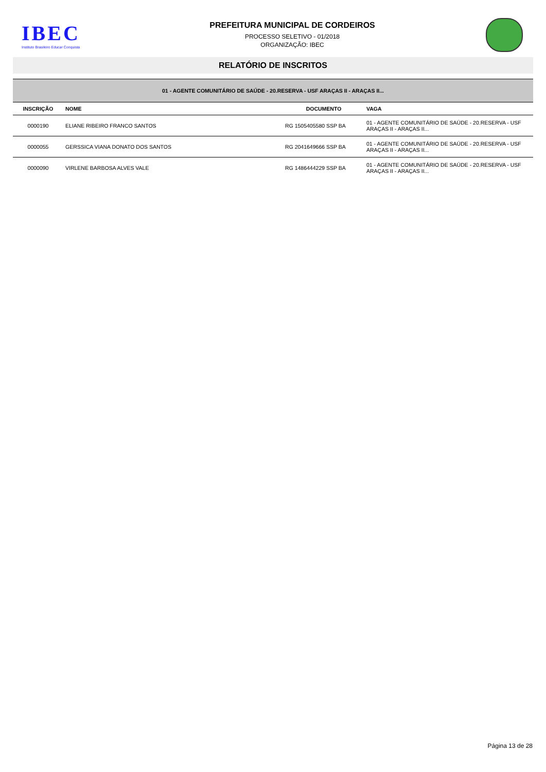IBEC
Instituto Brasileiro Educar Conquista
PREFEITURA MUNICIPAL DE CORDEIROS
PROCESSO SELETIVO - 01/2018
ORGANIZAÇÃO: IBEC
RELATÓRIO DE INSCRITOS
| 01 - AGENTE COMUNITÁRIO DE SAÚDE - 20.RESERVA - USF ARAÇAS II - ARAÇAS II... | | | |
| INSCRIÇÃO | NOME | DOCUMENTO | VAGA |
| 0000190 | ELIANE RIBEIRO FRANCO SANTOS | RG 1505405580 SSP BA | 01 - AGENTE COMUNITÁRIO DE SAÚDE - 20.RESERVA - USF ARAÇAS II - ARAÇAS II... |
| 0000055 | GERSSICA VIANA DONATO DOS SANTOS | RG 2041649666 SSP BA | 01 - AGENTE COMUNITÁRIO DE SAÚDE - 20.RESERVA - USF ARAÇAS II - ARAÇAS II... |
| 0000090 | VIRLENE BARBOSA ALVES VALE | RG 1486444229 SSP BA | 01 - AGENTE COMUNITÁRIO DE SAÚDE - 20.RESERVA - USF ARAÇAS II - ARAÇAS II... |
Página 13 de 28